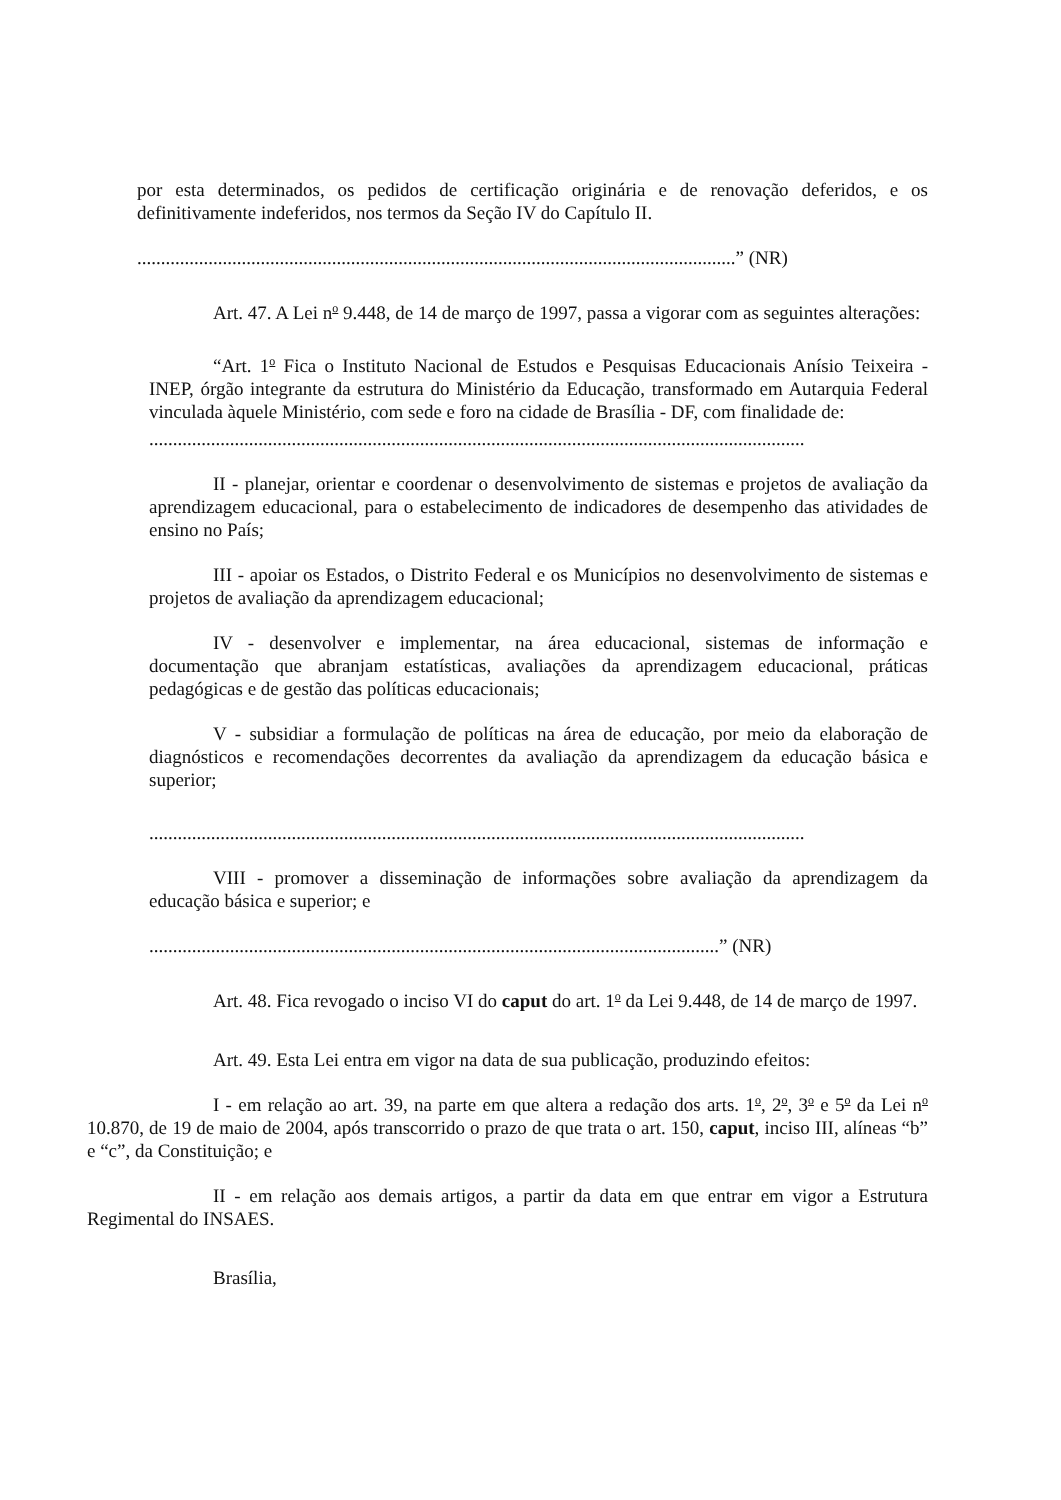por esta determinados, os pedidos de certificação originária e de renovação deferidos, e os definitivamente indeferidos, nos termos da Seção IV do Capítulo II.
..............................................................................................................................” (NR)
Art. 47. A Lei n<sup>o</sup> 9.448, de 14 de março de 1997, passa a vigorar com as seguintes alterações:
“Art. 1<sup>o</sup> Fica o Instituto Nacional de Estudos e Pesquisas Educacionais Anísio Teixeira - INEP, órgão integrante da estrutura do Ministério da Educação, transformado em Autarquia Federal vinculada àquele Ministério, com sede e foro na cidade de Brasília - DF, com finalidade de:
..........................................................................................................................................
II - planejar, orientar e coordenar o desenvolvimento de sistemas e projetos de avaliação da aprendizagem educacional, para o estabelecimento de indicadores de desempenho das atividades de ensino no País;
III - apoiar os Estados, o Distrito Federal e os Municípios no desenvolvimento de sistemas e projetos de avaliação da aprendizagem educacional;
IV - desenvolver e implementar, na área educacional, sistemas de informação e documentação que abranjam estatísticas, avaliações da aprendizagem educacional, práticas pedagógicas e de gestão das políticas educacionais;
V - subsidiar a formulação de políticas na área de educação, por meio da elaboração de diagnósticos e recomendações decorrentes da avaliação da aprendizagem da educação básica e superior;
..........................................................................................................................................
VIII - promover a disseminação de informações sobre avaliação da aprendizagem da educação básica e superior; e
........................................................................................................................” (NR)
Art. 48. Fica revogado o inciso VI do caput do art. 1<sup>o</sup> da Lei 9.448, de 14 de março de 1997.
Art. 49. Esta Lei entra em vigor na data de sua publicação, produzindo efeitos:
I - em relação ao art. 39, na parte em que altera a redação dos arts. 1<sup>o</sup>, 2<sup>o</sup>, 3<sup>o</sup> e 5<sup>o</sup> da Lei n<sup>o</sup> 10.870, de 19 de maio de 2004, após transcorrido o prazo de que trata o art. 150, caput, inciso III, alíneas “b” e “c”, da Constituição; e
II - em relação aos demais artigos, a partir da data em que entrar em vigor a Estrutura Regimental do INSAES.
Brasília,